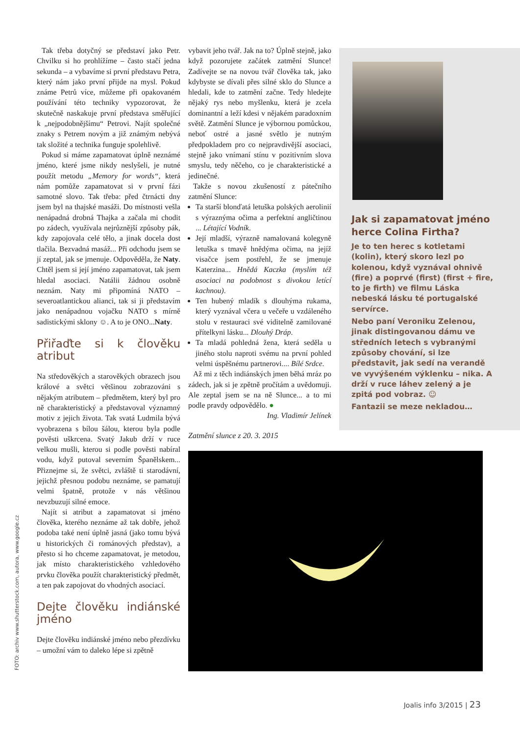Tak třeba dotyčný se představí jako Petr. Chvilku si ho prohlížíme – často stačí jedna sekunda – a vybavíme si první představu Petra, který nám jako první přijde na mysl. Pokud známe Petrů více, můžeme při opakovaném používání této techniky vypozorovat, že skutečně naskakuje první představa směřující k „nejpodobnějšímu“ Petrovi. Najít společné znaky s Petrem novým a již známým nebývá tak složité a technika funguje spolehlivě.
Pokud si máme zapamatovat úplně neznámé jméno, které jsme nikdy neslyšeli, je nutné použít metodu „Memory for words“, která nám pomůže zapamatovat si v první fázi samotné slovo. Tak třeba: před čtrnácti dny jsem byl na thajské masáži. Do místnosti vešla nenápadná drobná Thajka a začala mi chodit po zádech, využívala nejrůznější způsoby pák, kdy zapojovala celé tělo, a jinak docela dost tlačila. Bezvadná masáž... Při odchodu jsem se jí zeptal, jak se jmenuje. Odpověděla, že Naty. Chtěl jsem si její jméno zapamatovat, tak jsem hledal asociaci. Natálii žádnou osobně neznám. Naty mi připomíná NATO – severoatlantickou alianci, tak si ji představím jako nenápadnou vojačku NATO s mírně sadistickými sklony ☺. A to je ONO...Naty.
Přiřaďte si k člověku atribut
Na středověkých a starověkých obrazech jsou králové a světci většinou zobrazováni s nějakým atributem – předmětem, který byl pro ně charakteristický a představoval významný motiv z jejich života. Tak svatá Ludmila bývá vyobrazena s bílou šálou, kterou byla podle pověsti uškrcena. Svatý Jakub drží v ruce velkou mušli, kterou si podle pověsti nabíral vodu, když putoval severním Španělskem... Přiznejme si, že světci, zvláště ti starodávní, jejichž přesnou podobu neznáme, se pamatují velmi špatně, protože v nás většinou nevzbuzují silné emoce.
Najít si atribut a zapamatovat si jméno člověka, kterého neznáme až tak dobře, jehož podoba také není úplně jasná (jako tomu bývá u historických či románových představ), a přesto si ho chceme zapamatovat, je metodou, jak místo charakteristického vzhledového prvku člověka použít charakteristický předmět, a ten pak zapojovat do vhodných asociací.
Dejte člověku indiánské jméno
Dejte člověku indiánské jméno nebo přezdívku – umožní vám to daleko lépe si zpětně
vybavit jeho tvář. Jak na to? Úplně stejně, jako když pozorujete začátek zatmění Slunce! Zadívejte se na novou tvář člověka tak, jako kdybyste se dívali přes silné sklo do Slunce a hledali, kde to zatmění začne. Tedy hledejte nějaký rys nebo myšlenku, která je zcela dominantní a leží kdesi v nějakém paradoxním světě. Zatmění Slunce je výbornou pomůckou, neboť ostré a jasné světlo je nutným předpokladem pro co nejpravdivější asociaci, stejně jako vnímaní stínu v pozitivním slova smyslu, tedy něčeho, co je charakteristické a jedinečné.
Takže s novou zkušeností z pátečního zatmění Slunce:
Ta starší blonďatá letuška polských aerolinií s výraznýma očima a perfektní angličtinou ... Létající Vodník.
Její mladší, výrazně namalovaná kolegyně letuška s tmavě hnědýma očima, na jejíž visačce jsem postřehl, že se jmenuje Katerzina... Hnědá Kaczka (myslím též asociaci na podobnost s divokou letící kachnou).
Ten hubený mladík s dlouhýma rukama, který vyznával včera u večeře u vzdáleného stolu v restauraci své viditelně zamilované přítelkyni lásku... Dlouhý Dráp.
Ta mladá pohledná žena, která seděla u jiného stolu naproti svému na první pohled velmi úspěšnému partnerovi.... Bílé Srdce.
Až mi z těch indiánských jmen běhá mráz po zádech, jak si je zpětně pročítám a uvědomuji. Ale zeptal jsem se na ně Slunce... a to mi podle pravdy odpovědělo. ●
Ing. Vladimír Jelínek
Jak si zapamatovat jméno herce Colina Firtha?
Je to ten herec s kotletami (kolin), který skoro lezl po kolenou, když vyznával ohnivě (fire) a poprvé (first) (first + fire, to je firth) ve filmu Láska nebeská lásku té portugalské servírce.
Nebo paní Veroniku Zelenou, jinak distingovanou dámu ve středních letech s vybranými způsoby chování, si lze představit, jak sedí na verandě ve vyvýšeném výklenku – nika. A drží v ruce láhev zelený a je zpitá pod vobraz. ☺
Fantazii se meze nekladou…
Zatmění slunce z 20. 3. 2015
FOTO: archiv www.shutterstock.com, autora, www.google.cz
Joalis info 3/2015 | 23